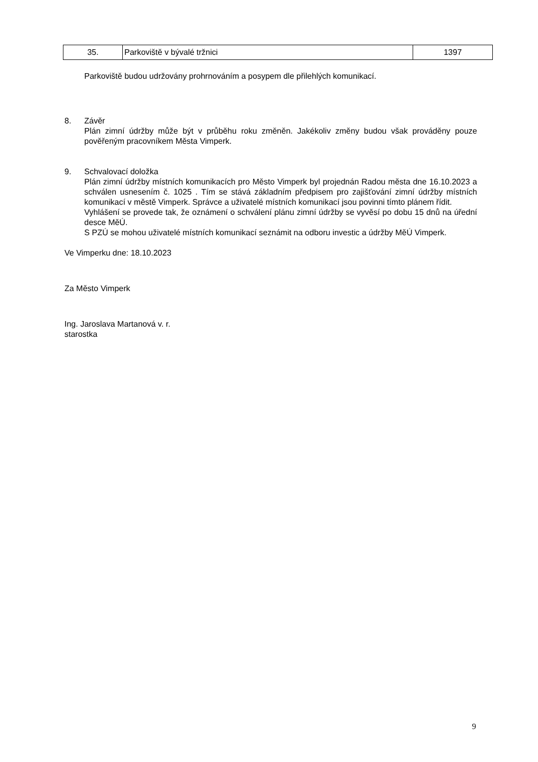| 35. | Parkoviště v bývalé tržnici | 1397 |
Parkoviště budou udržovány prohrnováním a posypem dle přilehlých komunikací.
8. Závěr
Plán zimní údržby může být v průběhu roku změněn. Jakékoliv změny budou však prováděny pouze pověřeným pracovníkem Města Vimperk.
9. Schvalovací doložka
Plán zimní údržby místních komunikacích pro Město Vimperk byl projednán Radou města dne 16.10.2023 a schválen usnesením č. 1025 . Tím se stává základním předpisem pro zajišťování zimní údržby místních komunikací v městě Vimperk. Správce a uživatelé místních komunikací jsou povinni tímto plánem řídit.
Vyhlášení se provede tak, že oznámení o schválení plánu zimní údržby se vyvěsí po dobu 15 dnů na úřední desce MěÚ.
S PZÚ se mohou uživatelé místních komunikací seznámit na odboru investic a údržby MěÚ Vimperk.
Ve Vimperku dne: 18.10.2023
Za Město Vimperk
Ing. Jaroslava Martanová v. r.
starostka
9